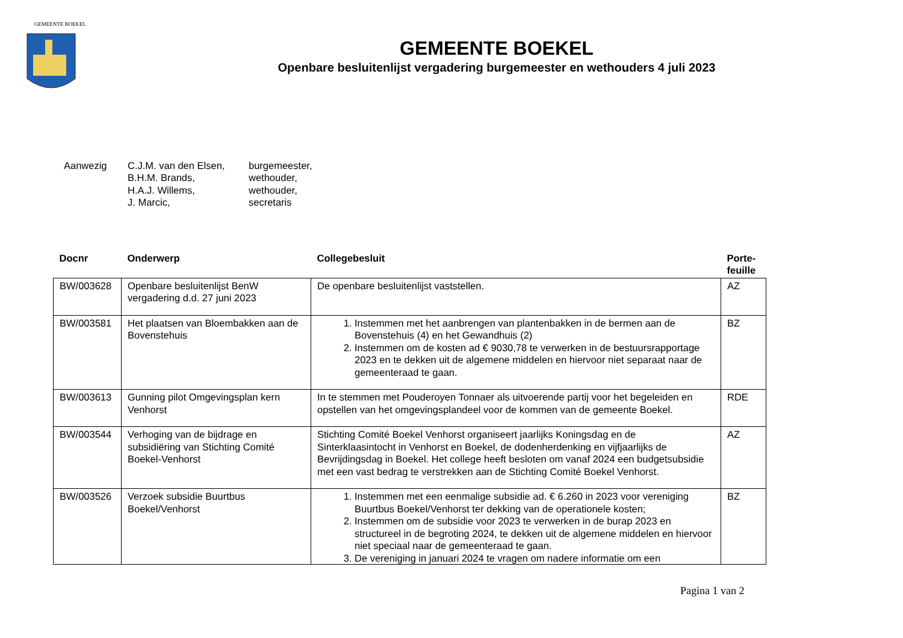GEMEENTE BOEKEL
GEMEENTE BOEKEL
Openbare besluitenlijst vergadering burgemeester en wethouders 4 juli 2023
Aanwezig C.J.M. van den Elsen,
B.H.M. Brands,
H.A.J. Willems,
J. Marcic,
burgemeester,
wethouder,
wethouder,
secretaris
| Docnr | Onderwerp | Collegebesluit | Porte- feuille |
| --- | --- | --- | --- |
| BW/003628 | Openbare besluitenlijst BenW vergadering d.d. 27 juni 2023 | De openbare besluitenlijst vaststellen. | AZ |
| BW/003581 | Het plaatsen van Bloembakken aan de Bovenstehuis | 1. Instemmen met het aanbrengen van plantenbakken in de bermen aan de Bovenstehuis (4) en het Gewandhuis (2) 2. Instemmen om de kosten ad € 9030,78 te verwerken in de bestuursrapportage 2023 en te dekken uit de algemene middelen en hiervoor niet separaat naar de gemeenteraad te gaan. | BZ |
| BW/003613 | Gunning pilot Omgevingsplan kern Venhorst | In te stemmen met Pouderoyen Tonnaer als uitvoerende partij voor het begeleiden en opstellen van het omgevingsplandeel voor de kommen van de gemeente Boekel. | RDE |
| BW/003544 | Verhoging van de bijdrage en subsidiëring van Stichting Comité Boekel-Venhorst | Stichting Comité Boekel Venhorst organiseert jaarlijks Koningsdag en de Sinterklaasintocht in Venhorst en Boekel, de dodenherdenking en vijfjaarlijks de Bevrijdingsdag in Boekel. Het college heeft besloten om vanaf 2024 een budgetsubsidie met een vast bedrag te verstrekken aan de Stichting Comité Boekel Venhorst. | AZ |
| BW/003526 | Verzoek subsidie Buurtbus Boekel/Venhorst | 1. Instemmen met een eenmalige subsidie ad. € 6.260 in 2023 voor vereniging Buurtbus Boekel/Venhorst ter dekking van de operationele kosten; 2. Instemmen om de subsidie voor 2023 te verwerken in de burap 2023 en structureel in de begroting 2024, te dekken uit de algemene middelen en hiervoor niet speciaal naar de gemeenteraad te gaan. 3. De vereniging in januari 2024 te vragen om nadere informatie om een | BZ |
Pagina 1 van 2